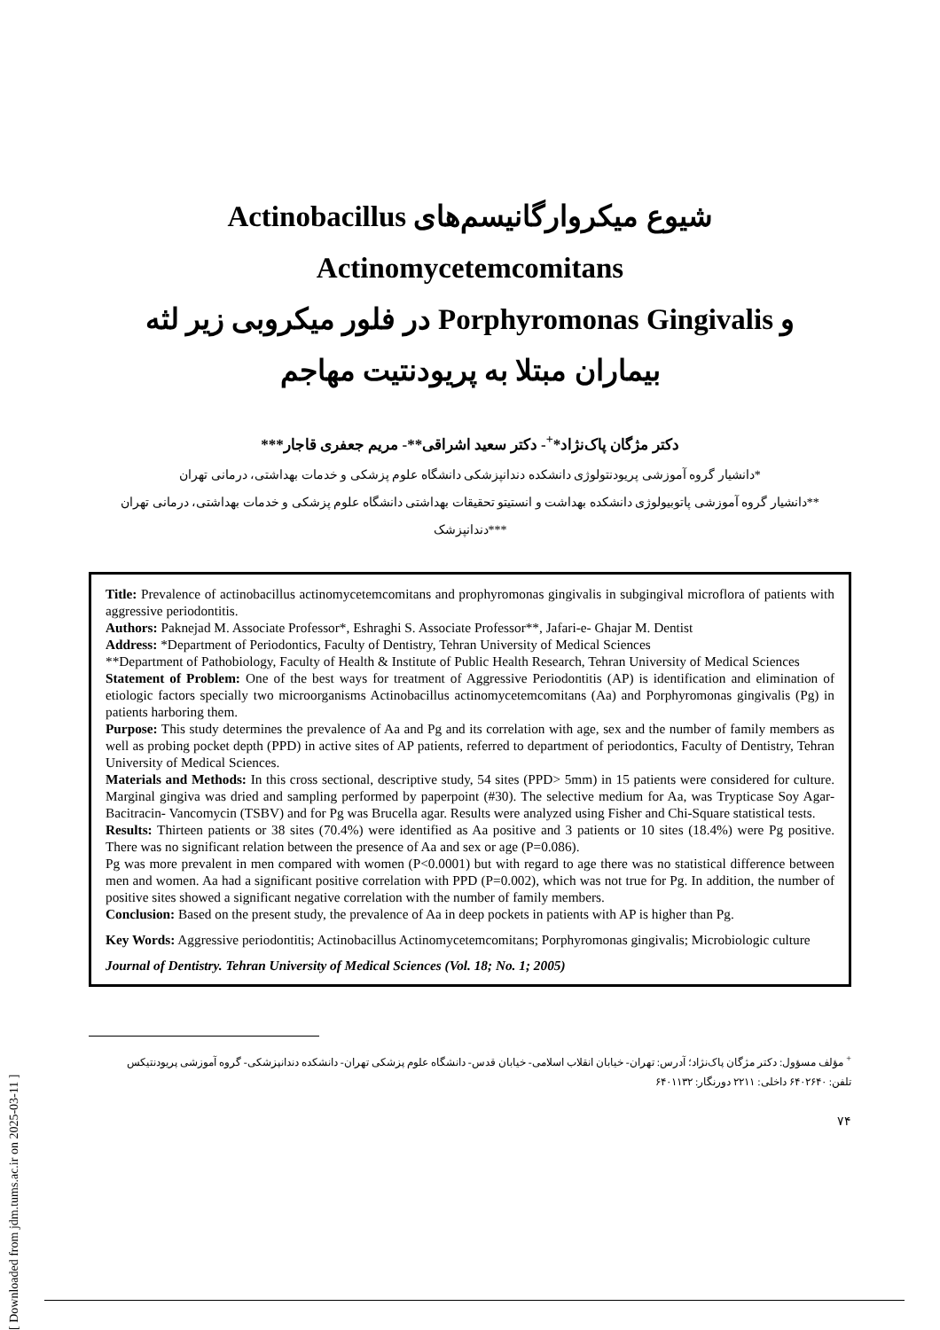شیوع میکروارگانیسم‌های Actinobacillus Actinomycetemcomitans
و Porphyromonas Gingivalis در فلور میکروبی زیر لثه
بیماران مبتلا به پریودنتیت مهاجم
دکتر مژگان پاک‌نژاد*<sup>+</sup>- دکتر سعید اشراقی**- مریم جعفری قاجار***
*دانشیار گروه آموزشی پریودنتولوژی دانشکده دندانپزشکی دانشگاه علوم پزشکی و خدمات بهداشتی، درمانی تهران
**دانشیار گروه آموزشی پاتوبیولوژی دانشکده بهداشت و انستیتو تحقیقات بهداشتی دانشگاه علوم پزشکی و خدمات بهداشتی، درمانی تهران
***دندانپزشک
Title: Prevalence of actinobacillus actinomycetemcomitans and prophyromonas gingivalis in subgingival microflora of patients with aggressive periodontitis.
Authors: Paknejad M. Associate Professor*, Eshraghi S. Associate Professor**, Jafari-e- Ghajar M. Dentist
Address: *Department of Periodontics, Faculty of Dentistry, Tehran University of Medical Sciences
**Department of Pathobiology, Faculty of Health & Institute of Public Health Research, Tehran University of Medical Sciences
Statement of Problem: One of the best ways for treatment of Aggressive Periodontitis (AP) is identification and elimination of etiologic factors specially two microorganisms Actinobacillus actinomycetemcomitans (Aa) and Porphyromonas gingivalis (Pg) in patients harboring them.
Purpose: This study determines the prevalence of Aa and Pg and its correlation with age, sex and the number of family members as well as probing pocket depth (PPD) in active sites of AP patients, referred to department of periodontics, Faculty of Dentistry, Tehran University of Medical Sciences.
Materials and Methods: In this cross sectional, descriptive study, 54 sites (PPD> 5mm) in 15 patients were considered for culture. Marginal gingiva was dried and sampling performed by paperpoint (#30). The selective medium for Aa, was Trypticase Soy Agar-Bacitracin- Vancomycin (TSBV) and for Pg was Brucella agar. Results were analyzed using Fisher and Chi-Square statistical tests.
Results: Thirteen patients or 38 sites (70.4%) were identified as Aa positive and 3 patients or 10 sites (18.4%) were Pg positive. There was no significant relation between the presence of Aa and sex or age (P=0.086).
Pg was more prevalent in men compared with women (P<0.0001) but with regard to age there was no statistical difference between men and women. Aa had a significant positive correlation with PPD (P=0.002), which was not true for Pg. In addition, the number of positive sites showed a significant negative correlation with the number of family members.
Conclusion: Based on the present study, the prevalence of Aa in deep pockets in patients with AP is higher than Pg.
Key Words: Aggressive periodontitis; Actinobacillus Actinomycetemcomitans; Porphyromonas gingivalis; Microbiologic culture
Journal of Dentistry. Tehran University of Medical Sciences (Vol. 18; No. 1; 2005)
<sup>+</sup> مؤلف مسؤول: دکتر مژگان پاک‌نژاد؛ آدرس: تهران- خیابان انقلاب اسلامی- خیابان قدس- دانشگاه علوم پزشکی تهران- دانشکده دندانپزشکی- گروه آموزشی پریودنتیکس
تلفن: ۶۴۰۲۶۴۰ داخلی: ۲۲۱۱ دورنگار: ۶۴۰۱۱۳۲
۷۴
[ Downloaded from jdm.tums.ac.ir on 2025-03-11 ]